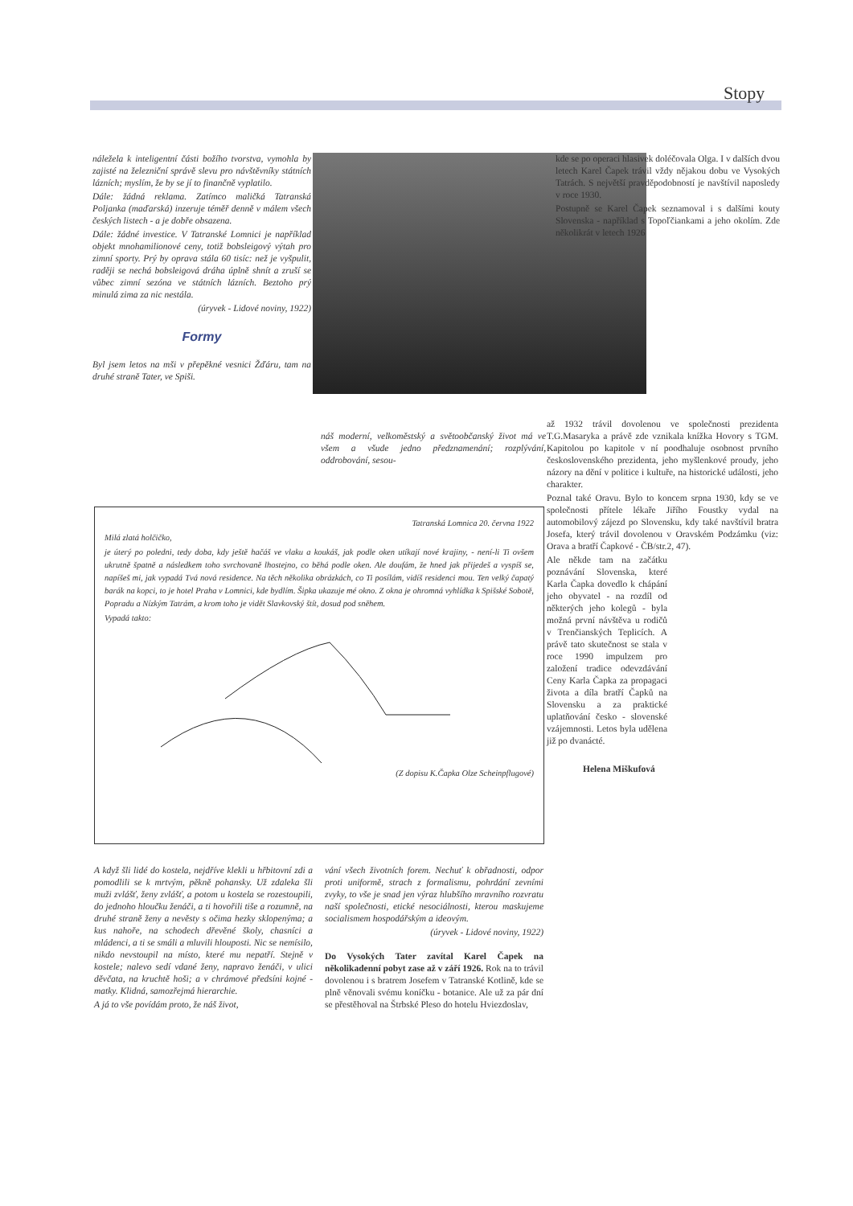Stopy
náležela k inteligentní části božího tvorstva, vymohla by zajisté na železniční správě slevu pro návštěvníky státních lázních; myslím, že by se jí to finančně vyplatilo.
Dále: žádná reklama. Zatímco maličká Tatranská Poljanka (maďarská) inzeruje téměř denně v málem všech českých listech - a je dobře obsazena.
Dále: žádné investice. V Tatranské Lomnici je například objekt mnohamilionové ceny, totiž bobsleigový výtah pro zimní sporty. Prý by oprava stála 60 tisíc: než je vyšpulit, raději se nechá bobsleigová dráha úplně shnít a zruší se vůbec zimní sezóna ve státních lázních. Beztoho prý minulá zima za nic nestála.
(úryvek - Lidové noviny, 1922)
Formy
Byl jsem letos na mši v přepěkné vesnici Žďáru, tam na druhé straně Tater, ve Spiši.
náš moderní, velkoměstský a světoobčanský život má ve všem a všude jedno předznamenání; rozplývání, oddrobování, sesou-
kde se po operaci hlasivek doléčovala Olga. I v dalších dvou letech Karel Čapek trávil vždy nějakou dobu ve Vysokých Tatrách. S největší pravděpodobností je navštívil naposledy v roce 1930.
Postupně se Karel Čapek seznamoval i s dalšími kouty Slovenska - například s Topoľčiankami a jeho okolím. Zde několikrát v letech 1926
až 1932 trávil dovolenou ve společnosti prezidenta T.G.Masaryka a právě zde vznikala knížka Hovory s TGM. Kapitolou po kapitole v ní poodhaluje osobnost prvního československého prezidenta, jeho myšlenkové proudy, jeho názory na dění v politice i kultuře, na historické události, jeho charakter.
Poznal také Oravu. Bylo to koncem srpna 1930, kdy se ve společnosti přítele lékaře Jiřího Foustky vydal na automobilový zájezd po Slovensku, kdy také navštívil bratra Josefa, který trávil dovolenou v Oravském Podzámku (viz: Orava a bratří Čapkové - ČB/str.2, 47).
Ale někde tam na začátku poznávání Slovenska, které Karla Čapka dovedlo k chápání jeho obyvatel - na rozdíl od některých jeho kolegů - byla možná první návštěva u rodičů v Trenčianských Teplicích. A právě tato skutečnost se stala v roce 1990 impulzem pro založení tradice odevzdávání Ceny Karla Čapka za propagaci života a díla bratří Čapků na Slovensku a za praktické uplatňování česko - slovenské vzájemnosti. Letos byla udělena již po dvanácté.
Helena Miškufová
Tatranská Lomnica 20. června 1922
Milá zlatá holčičko,
je úterý po poledni, tedy doba, kdy ještě hačáš ve vlaku a koukáš, jak podle oken utíkají nové krajiny, - není-li Ti ovšem ukrutně špatně a následkem toho svrchovaně lhostejno, co běhá podle oken. Ale doufám, že hned jak přijedeš a vyspíš se, napíšeš mi, jak vypadá Tvá nová residence. Na těch několika obrázkách, co Ti posílám, vidíš residenci mou. Ten velký čapatý barák na kopci, to je hotel Praha v Lomnici, kde bydlím. Šipka ukazuje mé okno. Z okna je ohromná vyhlídka k Spišské Sobotě, Popradu a Nízkým Tatrám, a krom toho je vidět Slavkovský štít, dosud pod sněhem.
Vypadá takto:
(Z dopisu K.Čapka Olze Scheinpflugové)
A když šli lidé do kostela, nejdříve klekli u hřbitovní zdi a pomodlili se k mrtvým, pěkně pohansky. Už zdaleka šli muži zvlášť, ženy zvlášť, a potom u kostela se rozestoupili, do jednoho hloučku ženáči, a ti hovořili tiše a rozumně, na druhé straně ženy a nevěsty s očima hezky sklopenýma; a kus nahoře, na schodech dřevěné školy, chasníci a mládenci, a ti se smáli a mluvili hlouposti. Nic se nemísilo, nikdo nevstoupil na místo, které mu nepatří. Stejně v kostele; nalevo sedí vdané ženy, napravo ženáči, v ulici děvčata, na kruchtě hoši; a v chrámové předsíni kojné - matky. Klidná, samozřejmá hierarchie.
A já to vše povídám proto, že náš život,
vání všech životních forem. Nechuť k obřadnosti, odpor proti uniformě, strach z formalismu, pohrdání zevními zvyky, to vše je snad jen výraz hlubšího mravního rozvratu naší společnosti, etické nesociálnosti, kterou maskujeme socialismem hospodářským a ideovým.
(úryvek - Lidové noviny, 1922)
Do Vysokých Tater zavítal Karel Čapek na několikadenní pobyt zase až v září 1926. Rok na to trávil dovolenou i s bratrem Josefem v Tatranské Kotlině, kde se plně věnovali svému koníčku - botanice. Ale už za pár dní se přestěhoval na Štrbské Pleso do hotelu Hviezdoslav,